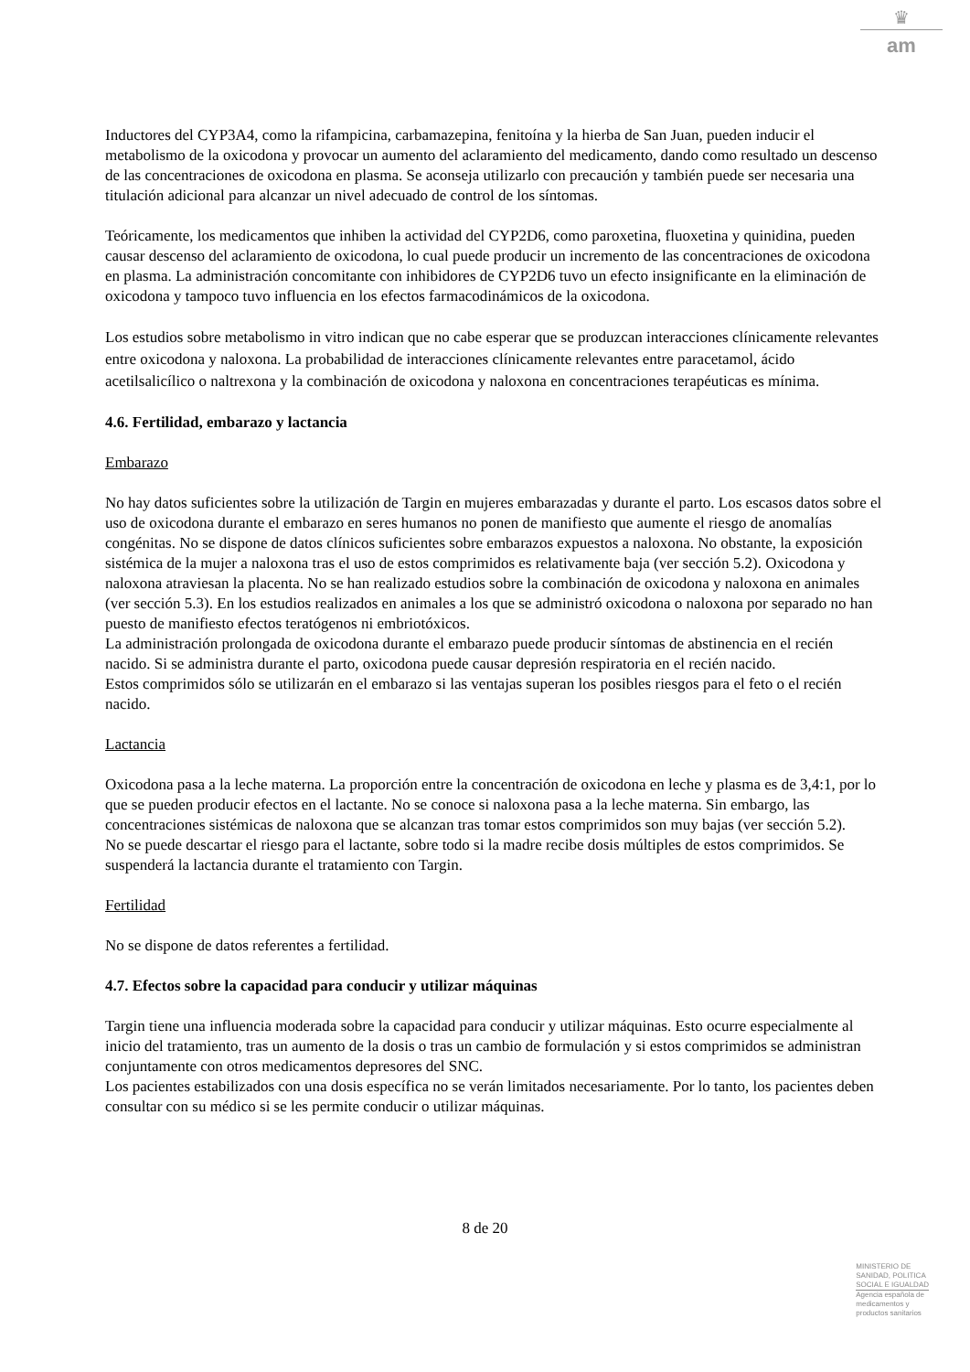♛
am
Inductores del CYP3A4, como la rifampicina, carbamazepina, fenitoína y la hierba de San Juan, pueden inducir el metabolismo de la oxicodona y provocar un aumento del aclaramiento del medicamento, dando como resultado un descenso de las concentraciones de oxicodona en plasma. Se aconseja utilizarlo con precaución y también puede ser necesaria una titulación adicional para alcanzar un nivel adecuado de control de los síntomas.
Teóricamente, los medicamentos que inhiben la actividad del CYP2D6, como paroxetina, fluoxetina y quinidina, pueden causar descenso del aclaramiento de oxicodona, lo cual puede producir un incremento de las concentraciones de oxicodona en plasma. La administración concomitante con inhibidores de CYP2D6 tuvo un efecto insignificante en la eliminación de oxicodona y tampoco tuvo influencia en los efectos farmacodinámicos de la oxicodona.
Los estudios sobre metabolismo in vitro indican que no cabe esperar que se produzcan interacciones clínicamente relevantes entre oxicodona y naloxona. La probabilidad de interacciones clínicamente relevantes entre paracetamol, ácido acetilsalicílico o naltrexona y la combinación de oxicodona y naloxona en concentraciones terapéuticas es mínima.
4.6. Fertilidad, embarazo y lactancia
Embarazo
No hay datos suficientes sobre la utilización de Targin en mujeres embarazadas y durante el parto. Los escasos datos sobre el uso de oxicodona durante el embarazo en seres humanos no ponen de manifiesto que aumente el riesgo de anomalías congénitas. No se dispone de datos clínicos suficientes sobre embarazos expuestos a naloxona. No obstante, la exposición sistémica de la mujer a naloxona tras el uso de estos comprimidos es relativamente baja (ver sección 5.2). Oxicodona y naloxona atraviesan la placenta. No se han realizado estudios sobre la combinación de oxicodona y naloxona en animales (ver sección 5.3). En los estudios realizados en animales a los que se administró oxicodona o naloxona por separado no han puesto de manifiesto efectos teratógenos ni embriotóxicos.
La administración prolongada de oxicodona durante el embarazo puede producir síntomas de abstinencia en el recién nacido. Si se administra durante el parto, oxicodona puede causar depresión respiratoria en el recién nacido.
Estos comprimidos sólo se utilizarán en el embarazo si las ventajas superan los posibles riesgos para el feto o el recién nacido.
Lactancia
Oxicodona pasa a la leche materna. La proporción entre la concentración de oxicodona en leche y plasma es de 3,4:1, por lo que se pueden producir efectos en el lactante. No se conoce si naloxona pasa a la leche materna. Sin embargo, las concentraciones sistémicas de naloxona que se alcanzan tras tomar estos comprimidos son muy bajas (ver sección 5.2).
No se puede descartar el riesgo para el lactante, sobre todo si la madre recibe dosis múltiples de estos comprimidos. Se suspenderá la lactancia durante el tratamiento con Targin.
Fertilidad
No se dispone de datos referentes a fertilidad.
4.7. Efectos sobre la capacidad para conducir y utilizar máquinas
Targin tiene una influencia moderada sobre la capacidad para conducir y utilizar máquinas. Esto ocurre especialmente al inicio del tratamiento, tras un aumento de la dosis o tras un cambio de formulación y si estos comprimidos se administran conjuntamente con otros medicamentos depresores del SNC.
Los pacientes estabilizados con una dosis específica no se verán limitados necesariamente. Por lo tanto, los pacientes deben consultar con su médico si se les permite conducir o utilizar máquinas.
8 de 20
MINISTERIO DE
SANIDAD, POLITICA
SOCIAL E IGUALDAD
Agencia española de
medicamentos y
productos sanitarios